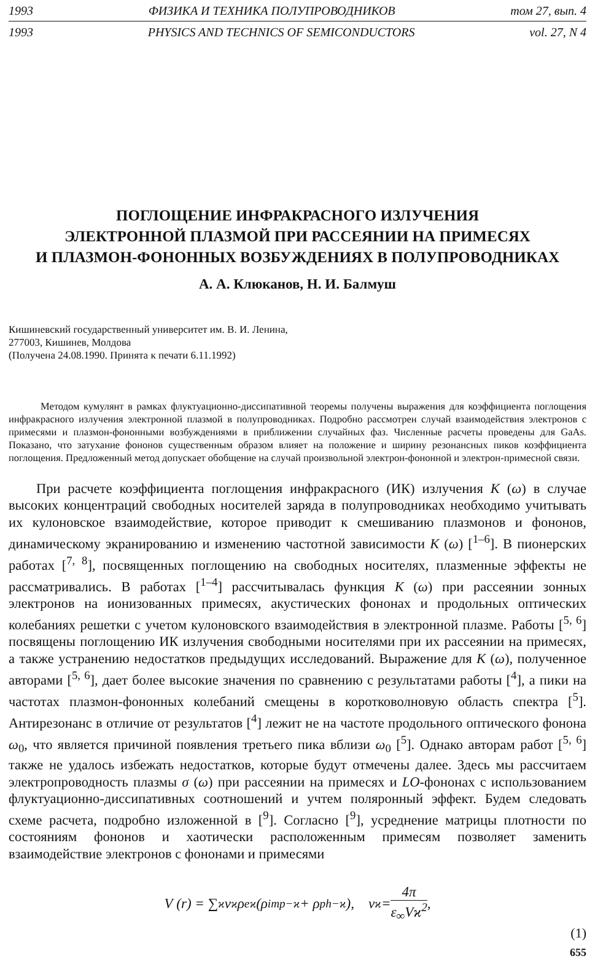1993 ФИЗИКА И ТЕХНИКА ПОЛУПРОВОДНИКОВ том 27, вып. 4
1993 PHYSICS AND TECHNICS OF SEMICONDUCTORS vol. 27, N 4
ПОГЛОЩЕНИЕ ИНФРАКРАСНОГО ИЗЛУЧЕНИЯ
ЭЛЕКТРОННОЙ ПЛАЗМОЙ ПРИ РАССЕЯНИИ НА ПРИМЕСЯХ
И ПЛАЗМОН-ФОНОННЫХ ВОЗБУЖДЕНИЯХ В ПОЛУПРОВОДНИКАХ
А. А. Клюканов, Н. И. Балмуш
Кишиневский государственный университет им. В. И. Ленина,
277003, Кишинев, Молдова
(Получена 24.08.1990. Принята к печати 6.11.1992)
Методом кумулянт в рамках флуктуационно-диссипативной теоремы получены выражения для коэффициента поглощения инфракрасного излучения электронной плазмой в полупроводниках. Подробно рассмотрен случай взаимодействия электронов с примесями и плазмон-фононными возбуждениями в приближении случайных фаз. Численные расчеты проведены для GaAs. Показано, что затухание фононов существенным образом влияет на положение и ширину резонансных пиков коэффициента поглощения. Предложенный метод допускает обобщение на случай произвольной электрон-фононной и электрон-примесной связи.
При расчете коэффициента поглощения инфракрасного (ИК) излучения K (ω) в случае высоких концентраций свободных носителей заряда в полупроводниках необходимо учитывать их кулоновское взаимодействие, которое приводит к смешиванию плазмонов и фононов, динамическому экранированию и изменению частотной зависимости K (ω) [<sup>1–6</sup>]. В пионерских работах [<sup>7, 8</sup>], посвященных поглощению на свободных носителях, плазменные эффекты не рассматривались. В работах [<sup>1–4</sup>] рассчитывалась функция K (ω) при рассеянии зонных электронов на ионизованных примесях, акустических фононах и продольных оптических колебаниях решетки с учетом кулоновского взаимодействия в электронной плазме. Работы [<sup>5, 6</sup>] посвящены поглощению ИК излучения свободными носителями при их рассеянии на примесях, а также устранению недостатков предыдущих исследований. Выражение для K (ω), полученное авторами [<sup>5, 6</sup>], дает более высокие значения по сравнению с результатами работы [<sup>4</sup>], а пики на частотах плазмон-фононных колебаний смещены в коротковолновую область спектра [<sup>5</sup>]. Антирезонанс в отличие от результатов [<sup>4</sup>] лежит не на частоте продольного оптического фонона ω<sub>0</sub>, что является причиной появления третьего пика вблизи ω<sub>0</sub> [<sup>5</sup>]. Однако авторам работ [<sup>5, 6</sup>] также не удалось избежать недостатков, которые будут отмечены далее. Здесь мы рассчитаем электропроводность плазмы σ (ω) при рассеянии на примесях и LO-фононах с использованием флуктуационно-диссипативных соотношений и учтем поляронный эффект. Будем следовать схеме расчета, подробно изложенной в [<sup>9</sup>]. Согласно [<sup>9</sup>], усреднение матрицы плотности по состояниям фононов и хаотически расположенным примесям позволяет заменить взаимодействие электронов с фононами и примесями
V (r) = ∑<sub>ϰ</sub> v<sub>ϰ</sub> ρ<sup>e</sup><sub>ϰ</sub> (ρ<sup>imp</sup><sub>−ϰ</sub> + ρ<sup>ph</sup><sub>−ϰ</sub>), v<sub>ϰ</sub> = 4π ε<sub>∞</sub>Vϰ<sup>2</sup>,
(1)
655